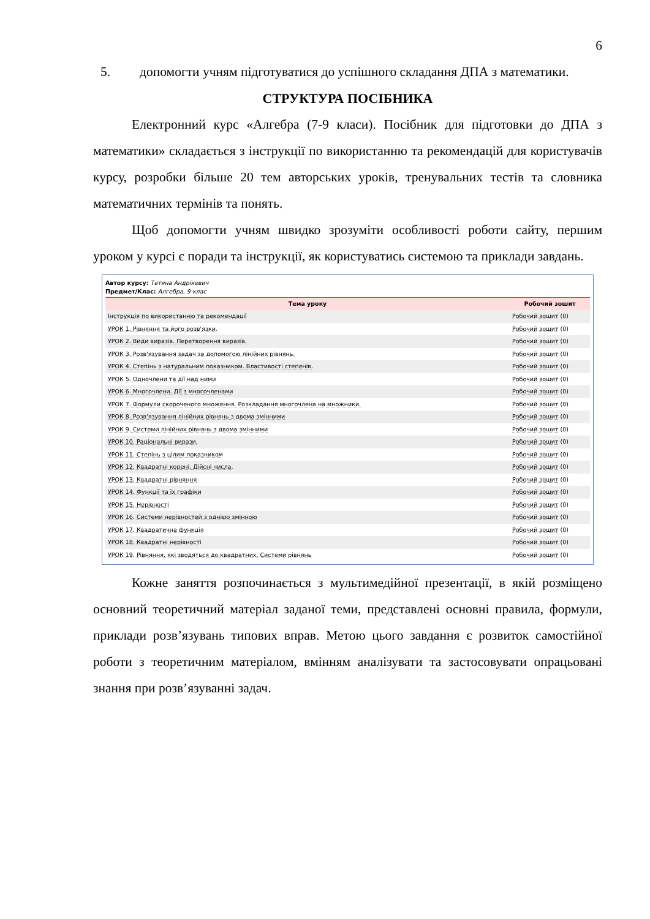6
5. допомогти учням підготуватися до успішного складання ДПА з математики.
СТРУКТУРА ПОСІБНИКА
Електронний курс «Алгебра (7-9 класи). Посібник для підготовки до ДПА з математики» складається з інструкції по використанню та рекомендацій для користувачів курсу, розробки більше 20 тем авторських уроків, тренувальних тестів та словника математичних термінів та понять.
Щоб допомогти учням швидко зрозуміти особливості роботи сайту, першим уроком у курсі є поради та інструкції, як користуватись системою та приклади завдань.
Автор курсу: Тетяна Андрікевич
Предмет/Клас: Алгебра, 9 клас
| Тема уроку | Робочий зошит |
| --- | --- |
| Інструкція по використанню та рекомендації | Робочий зошит (0) |
| УРОК 1. Рівняння та його розв'язки. | Робочий зошит (0) |
| УРОК 2. Види виразів. Перетворення виразів. | Робочий зошит (0) |
| УРОК 3. Розв'язування задач за допомогою лінійних рівнянь. | Робочий зошит (0) |
| УРОК 4. Степінь з натуральним показником. Властивості степенів. | Робочий зошит (0) |
| УРОК 5. Одночлени та дії над ними | Робочий зошит (0) |
| УРОК 6. Многочлени. Дії з многочленами | Робочий зошит (0) |
| УРОК 7. Формули скороченого множення. Розкладання многочлена на множники. | Робочий зошит (0) |
| УРОК 8. Розв'язування лінійних рівнянь з двома змінними | Робочий зошит (0) |
| УРОК 9. Системи лінійних рівнянь з двома змінними | Робочий зошит (0) |
| УРОК 10. Раціональні вирази. | Робочий зошит (0) |
| УРОК 11. Степінь з цілим показником | Робочий зошит (0) |
| УРОК 12. Квадратні корені. Дійсні числа. | Робочий зошит (0) |
| УРОК 13. Квадратні рівняння | Робочий зошит (0) |
| УРОК 14. Функції та їх графіки | Робочий зошит (0) |
| УРОК 15. Нерівності | Робочий зошит (0) |
| УРОК 16. Системи нерівностей з однією змінною | Робочий зошит (0) |
| УРОК 17. Квадратична функція | Робочий зошит (0) |
| УРОК 18. Квадратні нерівності | Робочий зошит (0) |
| УРОК 19. Рівняння, які зводяться до квадратних. Системи рівнянь | Робочий зошит (0) |
Кожне заняття розпочинається з мультимедійної презентації, в якій розміщено основний теоретичний матеріал заданої теми, представлені основні правила, формули, приклади розв’язувань типових вправ. Метою цього завдання є розвиток самостійної роботи з теоретичним матеріалом, вмінням аналізувати та застосовувати опрацьовані знання при розв’язуванні задач.